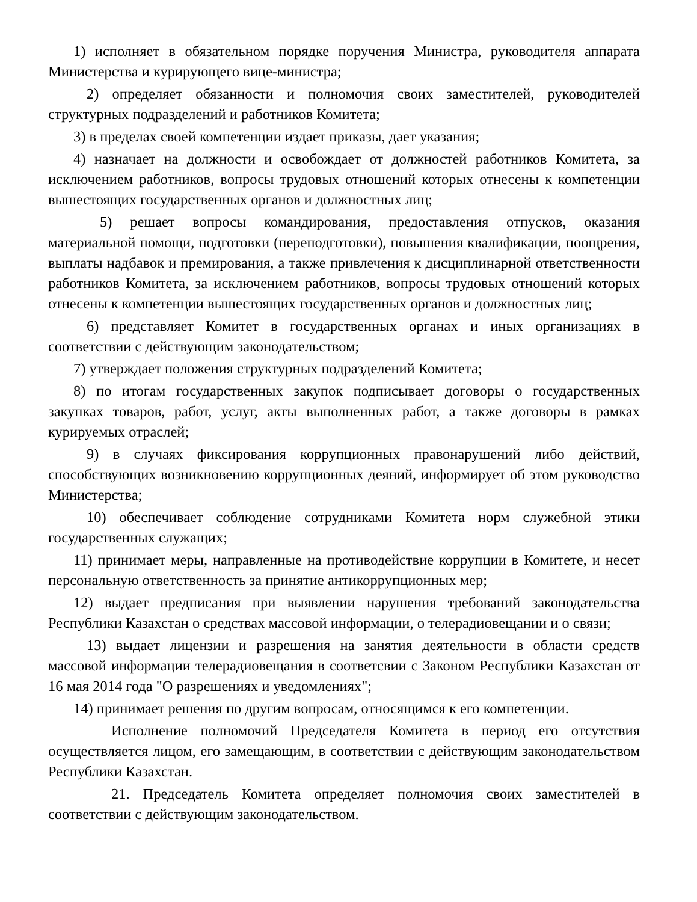1) исполняет в обязательном порядке поручения Министра, руководителя аппарата Министерства и курирующего вице-министра;
2) определяет обязанности и полномочия своих заместителей, руководителей структурных подразделений и работников Комитета;
3) в пределах своей компетенции издает приказы, дает указания;
4) назначает на должности и освобождает от должностей работников Комитета, за исключением работников, вопросы трудовых отношений которых отнесены к компетенции вышестоящих государственных органов и должностных лиц;
5) решает вопросы командирования, предоставления отпусков, оказания материальной помощи, подготовки (переподготовки), повышения квалификации, поощрения, выплаты надбавок и премирования, а также привлечения к дисциплинарной ответственности работников Комитета, за исключением работников, вопросы трудовых отношений которых отнесены к компетенции вышестоящих государственных органов и должностных лиц;
6) представляет Комитет в государственных органах и иных организациях в соответствии с действующим законодательством;
7) утверждает положения структурных подразделений Комитета;
8) по итогам государственных закупок подписывает договоры о государственных закупках товаров, работ, услуг, акты выполненных работ, а также договоры в рамках курируемых отраслей;
9) в случаях фиксирования коррупционных правонарушений либо действий, способствующих возникновению коррупционных деяний, информирует об этом руководство Министерства;
10) обеспечивает соблюдение сотрудниками Комитета норм служебной этики государственных служащих;
11) принимает меры, направленные на противодействие коррупции в Комитете, и несет персональную ответственность за принятие антикоррупционных мер;
12) выдает предписания при выявлении нарушения требований законодательства Республики Казахстан о средствах массовой информации, о телерадиовещании и о связи;
13) выдает лицензии и разрешения на занятия деятельности в области средств массовой информации телерадиовещания в соответсвии с Законом Республики Казахстан от 16 мая 2014 года "О разрешениях и уведомлениях";
14) принимает решения по другим вопросам, относящимся к его компетенции.
Исполнение полномочий Председателя Комитета в период его отсутствия осуществляется лицом, его замещающим, в соответствии с действующим законодательством Республики Казахстан.
21. Председатель Комитета определяет полномочия своих заместителей в соответствии с действующим законодательством.